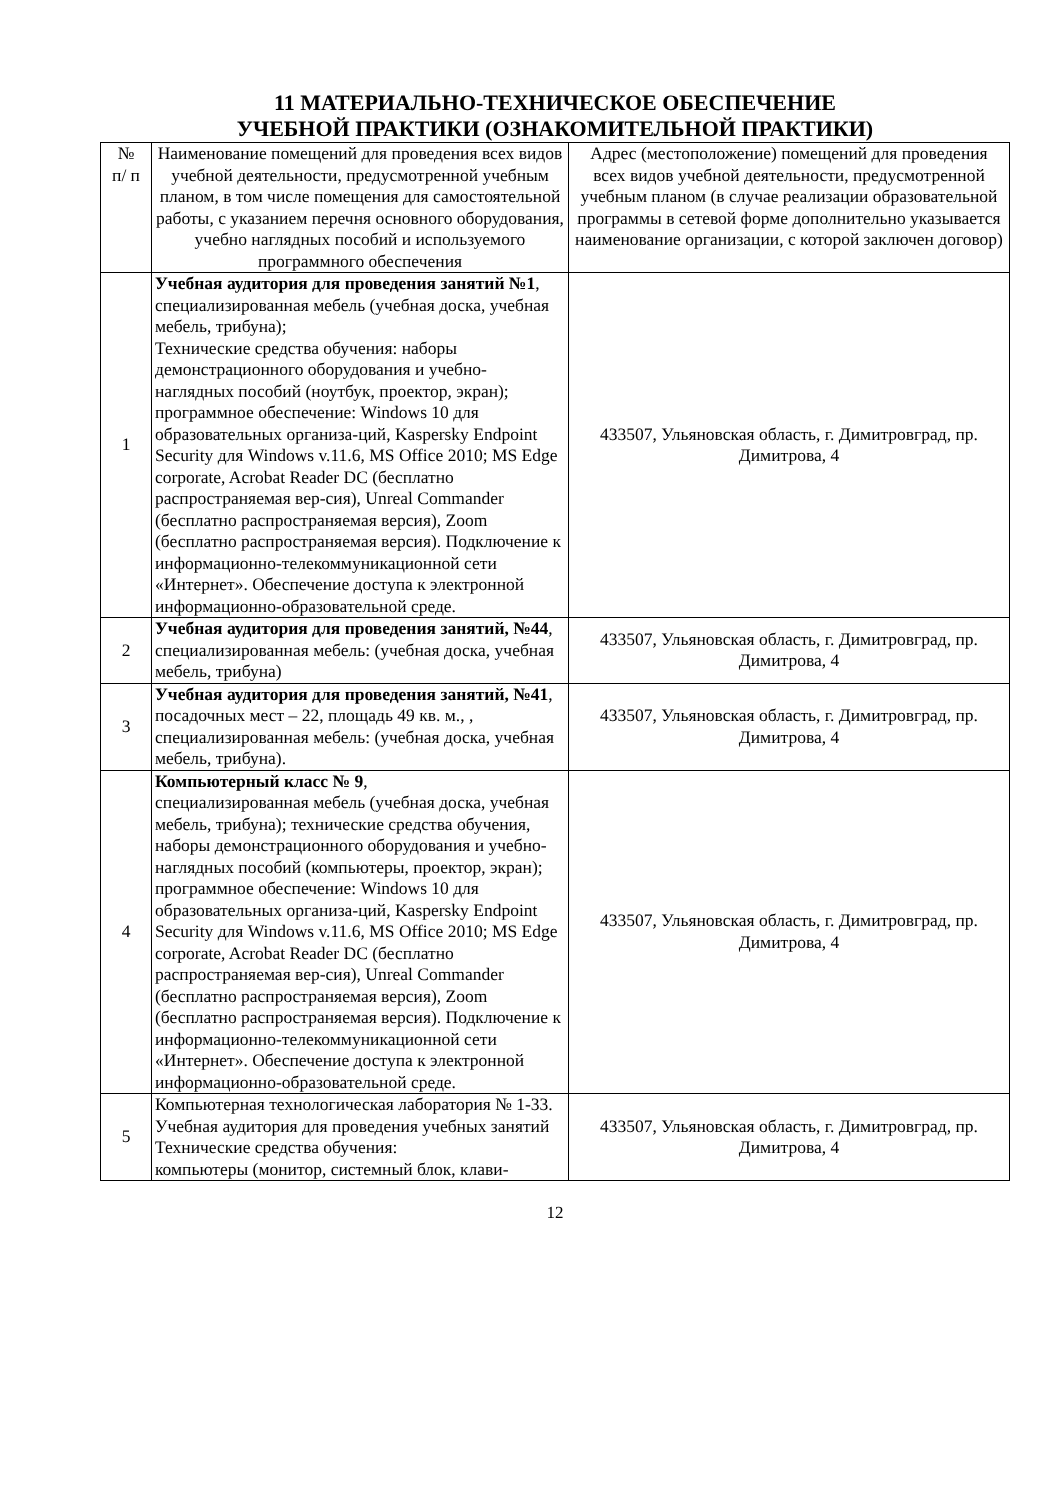11 МАТЕРИАЛЬНО-ТЕХНИЧЕСКОЕ ОБЕСПЕЧЕНИЕ
УЧЕБНОЙ ПРАКТИКИ (ОЗНАКОМИТЕЛЬНОЙ ПРАКТИКИ)
| № п/ п | Наименование помещений для проведения всех видов учебной деятельности, предусмотренной учебным планом, в том числе помещения для самостоятельной работы, с указанием перечня основного оборудования, учебно наглядных пособий и используемого программного обеспечения | Адрес (местоположение) помещений для проведения всех видов учебной деятельности, предусмотренной учебным планом (в случае реализации образовательной программы в сетевой форме дополнительно указывается наименование организации, с которой заключен договор) |
| --- | --- | --- |
| 1 | Учебная аудитория для проведения занятий №1 , специализированная мебель (учебная доска, учебная мебель, трибуна); Технические средства обучения: наборы демонстрационного оборудования и учебно-наглядных пособий (ноутбук, проектор, экран); программное обеспечение: Windows 10 для образовательных организа-ций, Kaspersky Endpoint Security для Windows v.11.6, MS Office 2010; MS Edge corporate, Acrobat Reader DC (бесплатно распространяемая вер-сия), Unreal Commander (бесплатно распространяемая версия), Zoom (бесплатно распространяемая версия). Подключение к информационно-телекоммуникационной сети «Интернет». Обеспечение доступа к электронной информационно-образовательной среде. | 433507, Ульяновская область, г. Димитровград, пр. Димитрова, 4 |
| 2 | Учебная аудитория для проведения занятий, №44 , специализированная мебель: (учебная доска, учебная мебель, трибуна) | 433507, Ульяновская область, г. Димитровград, пр. Димитрова, 4 |
| 3 | Учебная аудитория для проведения занятий, №41 , посадочных мест – 22, площадь 49 кв. м., , специализированная мебель: (учебная доска, учебная мебель, трибуна). | 433507, Ульяновская область, г. Димитровград, пр. Димитрова, 4 |
| 4 | Компьютерный класс № 9 , специализированная мебель (учебная доска, учебная мебель, трибуна); технические средства обучения, наборы демонстрационного оборудования и учебно-наглядных пособий (компьютеры, проектор, экран); программное обеспечение: Windows 10 для образовательных организа-ций, Kaspersky Endpoint Security для Windows v.11.6, MS Office 2010; MS Edge corporate, Acrobat Reader DC (бесплатно распространяемая вер-сия), Unreal Commander (бесплатно распространяемая версия), Zoom (бесплатно распространяемая версия). Подключение к информационно-телекоммуникационной сети «Интернет». Обеспечение доступа к электронной информационно-образовательной среде. | 433507, Ульяновская область, г. Димитровград, пр. Димитрова, 4 |
| 5 | Компьютерная технологическая лаборатория № 1-33. Учебная аудитория для проведения учебных занятий Технические средства обучения: компьютеры (монитор, системный блок, клави- | 433507, Ульяновская область, г. Димитровград, пр. Димитрова, 4 |
12